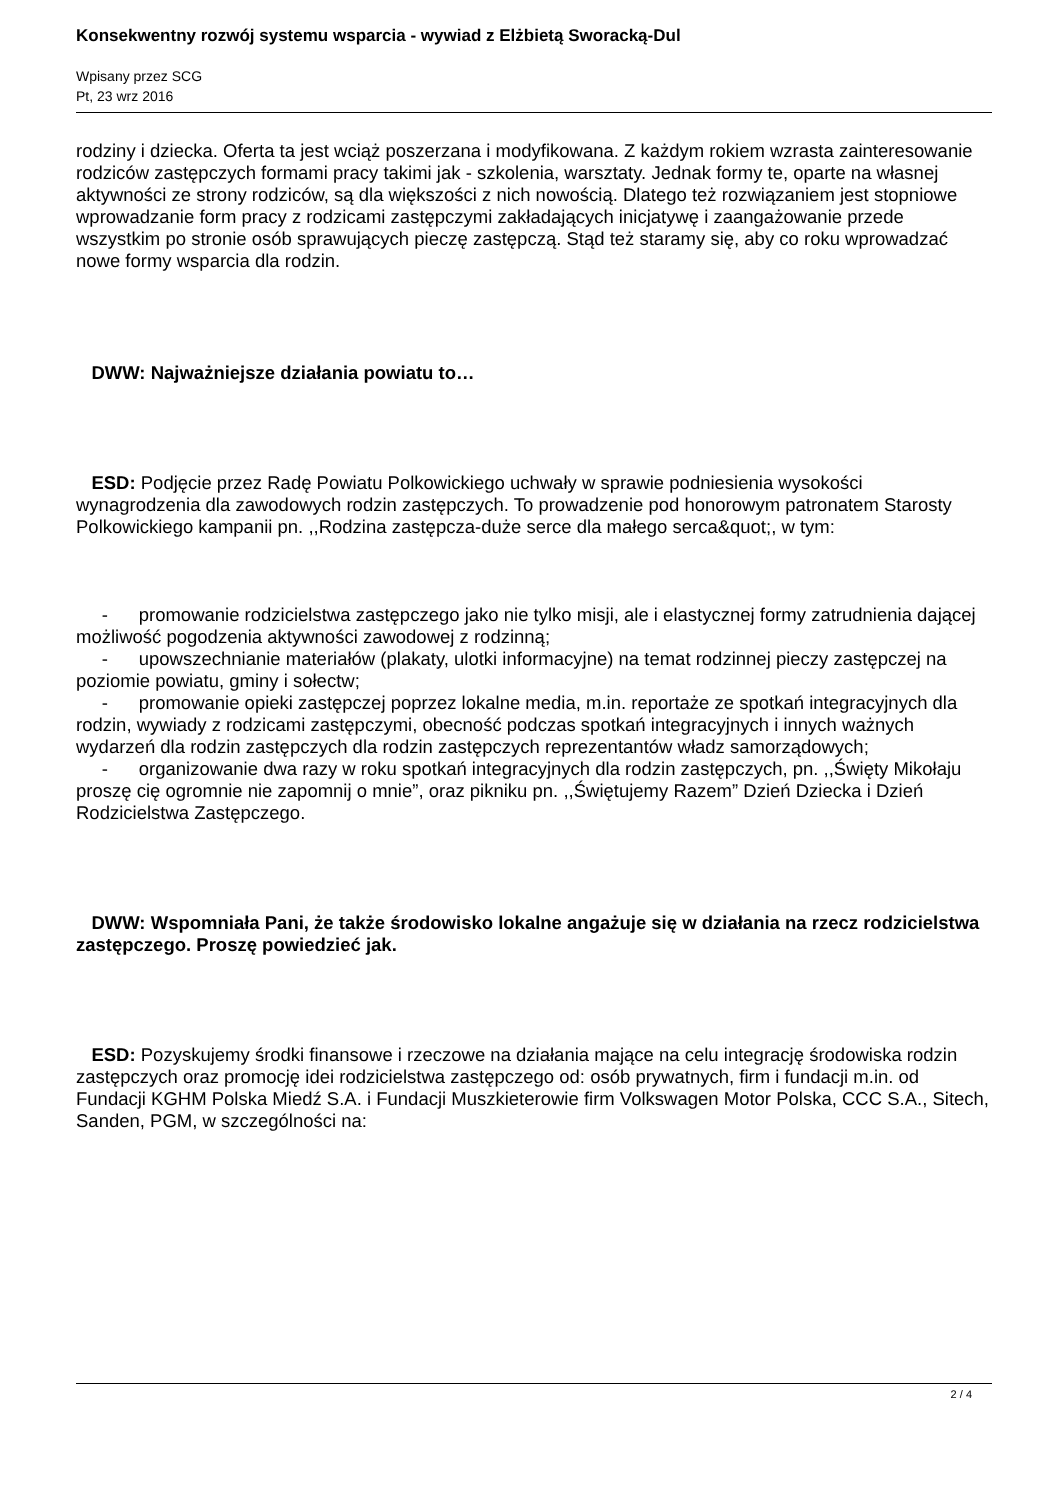Konsekwentny rozwój systemu wsparcia - wywiad z Elżbietą Sworacką-Dul
Wpisany przez SCG
Pt, 23 wrz 2016
rodziny i dziecka. Oferta ta jest wciąż poszerzana i modyfikowana. Z każdym rokiem wzrasta zainteresowanie rodziców zastępczych formami pracy takimi jak - szkolenia, warsztaty. Jednak formy te, oparte na własnej aktywności ze strony rodziców, są dla większości z nich nowością. Dlatego też rozwiązaniem jest stopniowe wprowadzanie form pracy z rodzicami zastępczymi zakładających inicjatywę i zaangażowanie przede wszystkim po stronie osób sprawujących pieczę zastępczą. Stąd też staramy się, aby co roku wprowadzać nowe formy wsparcia dla rodzin.
DWW: Najważniejsze działania powiatu to…
ESD: Podjęcie przez Radę Powiatu Polkowickiego uchwały w sprawie podniesienia wysokości wynagrodzenia dla zawodowych rodzin zastępczych. To prowadzenie pod honorowym patronatem Starosty Polkowickiego kampanii pn. ,,Rodzina zastępcza-duże serce dla małego serca&quot;, w tym:
- promowanie rodzicielstwa zastępczego jako nie tylko misji, ale i elastycznej formy zatrudnienia dającej możliwość pogodzenia aktywności zawodowej z rodzinną;
- upowszechnianie materiałów (plakaty, ulotki informacyjne) na temat rodzinnej pieczy zastępczej na poziomie powiatu, gminy i sołectw;
- promowanie opieki zastępczej poprzez lokalne media, m.in. reportaże ze spotkań integracyjnych dla rodzin, wywiady z rodzicami zastępczymi, obecność podczas spotkań integracyjnych i innych ważnych wydarzeń dla rodzin zastępczych dla rodzin zastępczych reprezentantów władz samorządowych;
- organizowanie dwa razy w roku spotkań integracyjnych dla rodzin zastępczych, pn. ,,Święty Mikołaju proszę cię ogromnie nie zapomnij o mnie”, oraz pikniku pn. ,,Świętujemy Razem” Dzień Dziecka i Dzień Rodzicielstwa Zastępczego.
DWW: Wspomniała Pani, że także środowisko lokalne angażuje się w działania na rzecz rodzicielstwa zastępczego. Proszę powiedzieć jak.
ESD: Pozyskujemy środki finansowe i rzeczowe na działania mające na celu integrację środowiska rodzin zastępczych oraz promocję idei rodzicielstwa zastępczego od: osób prywatnych, firm i fundacji m.in. od Fundacji KGHM Polska Miedź S.A. i Fundacji Muszkieterowie firm Volkswagen Motor Polska, CCC S.A., Sitech, Sanden, PGM, w szczególności na:
2 / 4